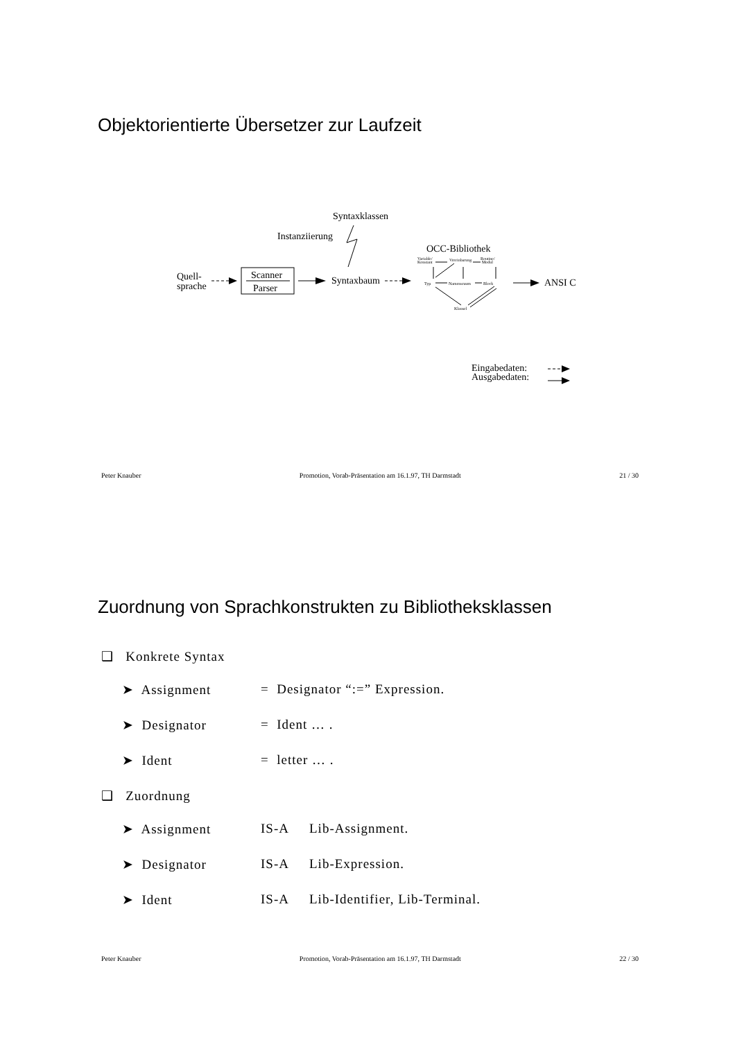Objektorientierte Übersetzer zur Laufzeit
Syntaxklassen
Instanziierung
OCC-Bibliothek
Quell-
sprache
Scanner
Parser
Syntaxbaum
Variable/
Konstant
Vereinbarung
Routine/
Modul
Typ
Namensraum
Block
Klausel
ANSI C
Eingabedaten:
Ausgabedaten:
Peter Knauber Promotion, Vorab-Präsentation am 16.1.97, TH Darmstadt 21 / 30
Zuordnung von Sprachkonstrukten zu Bibliotheksklassen
❑ Konkrete Syntax
| ➤ Assignment | = Designator “:=” Expression. |
| ➤ Designator | = Ident … . |
| ➤ Ident | = letter … . |
❑ Zuordnung
| ➤ Assignment | IS-A | Lib-Assignment. |
| ➤ Designator | IS-A | Lib-Expression. |
| ➤ Ident | IS-A | Lib-Identifier, Lib-Terminal. |
Peter Knauber Promotion, Vorab-Präsentation am 16.1.97, TH Darmstadt 22 / 30